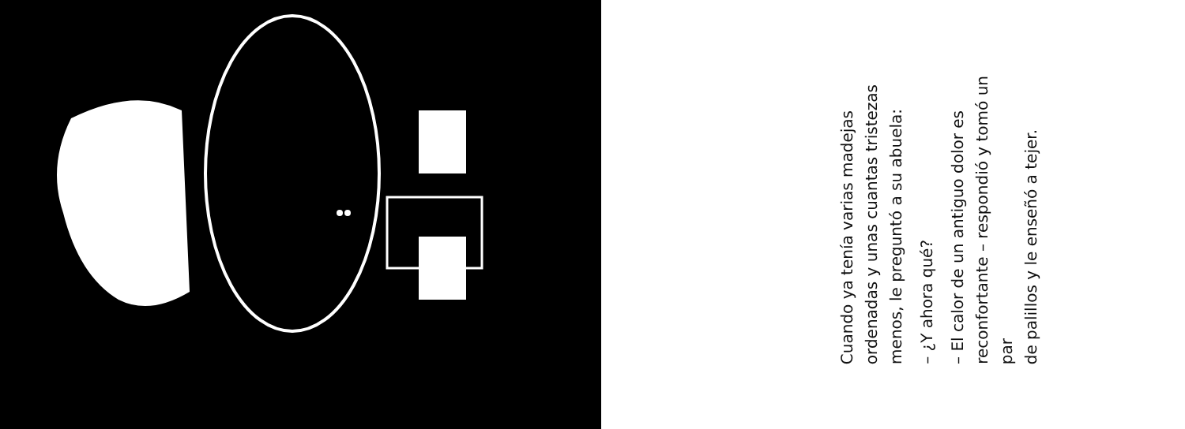Cuando ya tenía varias madejas
ordenadas y unas cuantas tristezas
menos, le preguntó a su abuela:
– ¿Y ahora qué?
– El calor de un antiguo dolor es
reconfortante – respondió y tomó un par
de palillos y le enseñó a tejer.